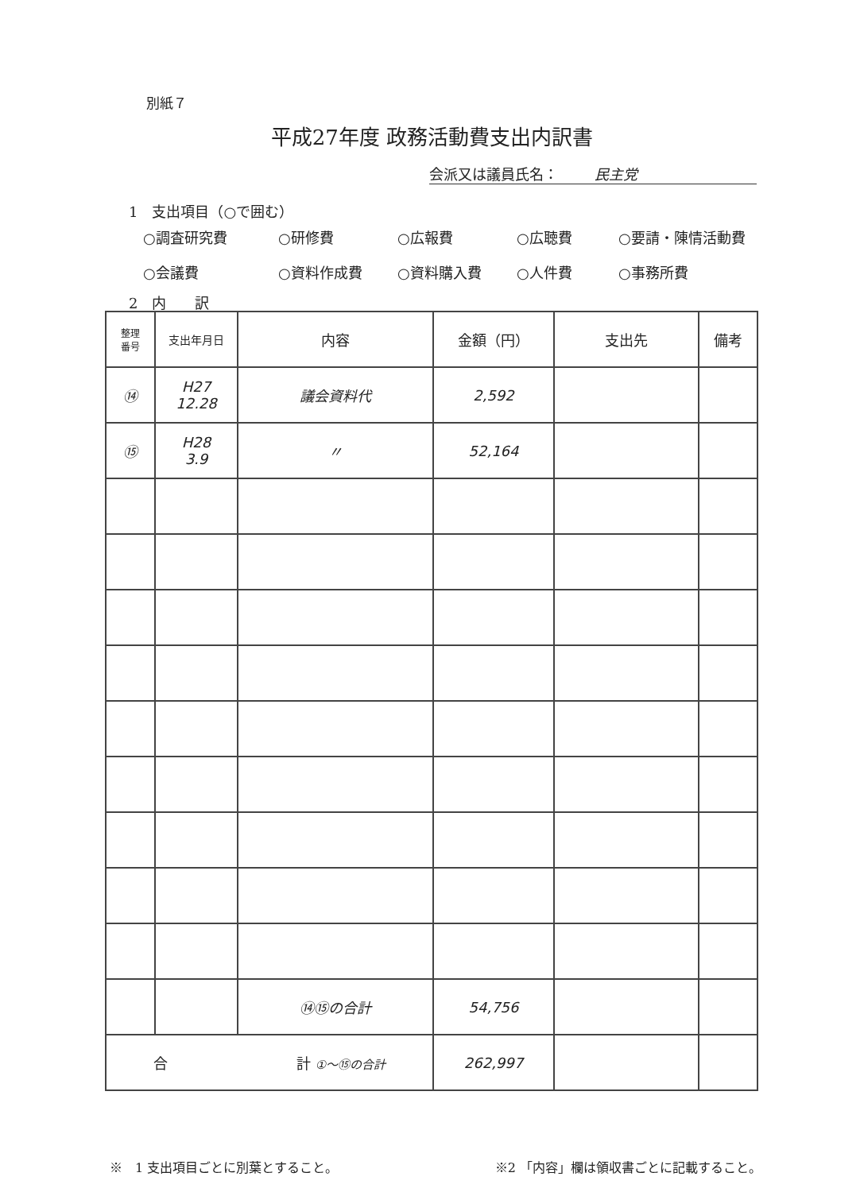別紙７
平成27年度 政務活動費支出内訳書
会派又は議員氏名： 民主党
1　支出項目（○で囲む）
○調査研究費
○研修費
○広報費
○広聴費
○要請・陳情活動費
○会議費
○資料作成費
○資料購入費
○人件費
○事務所費
2　内　　訳
| 整理 番号 | 支出年月日 | 内容 | 金額（円） | 支出先 | 備考 |
| --- | --- | --- | --- | --- | --- |
| ⑭ | H27 12.28 | 議会資料代 | 2,592 | | |
| ⑮ | H28 3.9 | 〃 | 52,164 | | |
| | | ⑭⑮の合計 | 54,756 | | |
| 合 計 ①〜⑮の合計 | | | 262,997 | | |
※　1 支出項目ごとに別葉とすること。 ※2 「内容」欄は領収書ごとに記載すること。